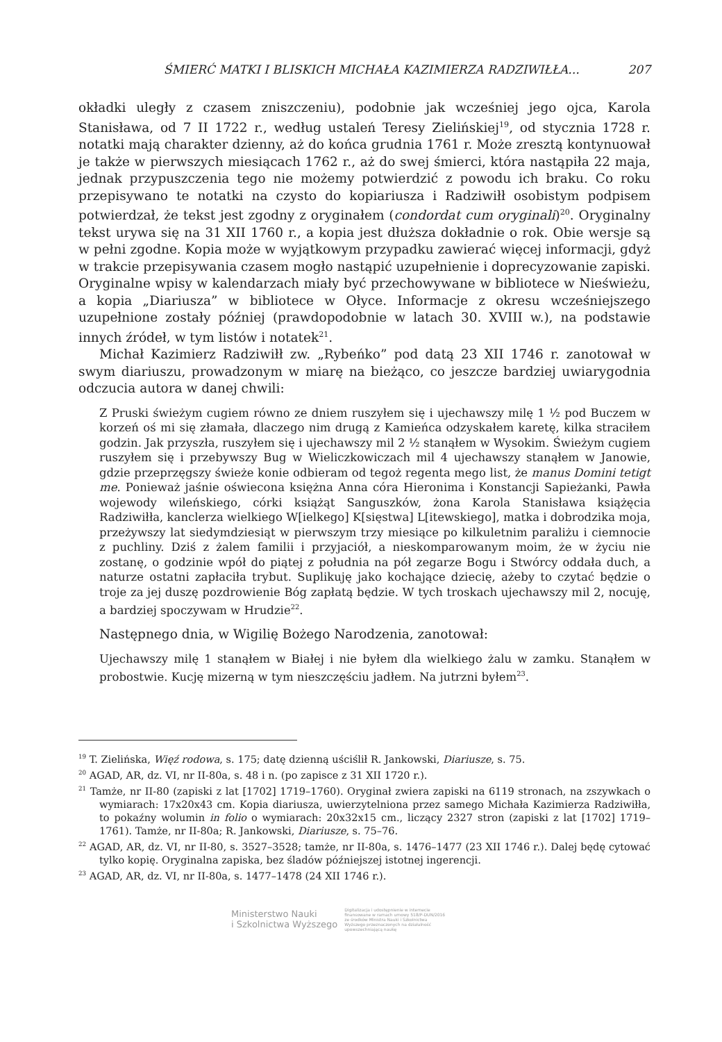ŚMIERĆ MATKI I BLISKICH MICHAŁA KAZIMIERZA RADZIWIŁŁA... 207
okładki uległy z czasem zniszczeniu), podobnie jak wcześniej jego ojca, Karola Stanisława, od 7 II 1722 r., według ustaleń Teresy Zielińskiej<sup>19</sup>, od stycznia 1728 r. notatki mają charakter dzienny, aż do końca grudnia 1761 r. Może zresztą kontynuował je także w pierwszych miesiącach 1762 r., aż do swej śmierci, która nastąpiła 22 maja, jednak przypuszczenia tego nie możemy potwierdzić z powodu ich braku. Co roku przepisywano te notatki na czysto do kopiariusza i Radziwiłł osobistym podpisem potwierdzał, że tekst jest zgodny z oryginałem (condordat cum oryginali)<sup>20</sup>. Oryginalny tekst urywa się na 31 XII 1760 r., a kopia jest dłuższa dokładnie o rok. Obie wersje są w pełni zgodne. Kopia może w wyjątkowym przypadku zawierać więcej informacji, gdyż w trakcie przepisywania czasem mogło nastąpić uzupełnienie i doprecyzowanie zapiski. Oryginalne wpisy w kalendarzach miały być przechowywane w bibliotece w Nieświeżu, a kopia „Diariusza” w bibliotece w Ołyce. Informacje z okresu wcześniejszego uzupełnione zostały później (prawdopodobnie w latach 30. XVIII w.), na podstawie innych źródeł, w tym listów i notatek<sup>21</sup>.
Michał Kazimierz Radziwiłł zw. „Rybeńko” pod datą 23 XII 1746 r. zanotował w swym diariuszu, prowadzonym w miarę na bieżąco, co jeszcze bardziej uwiarygodnia odczucia autora w danej chwili:
Z Pruski świeżym cugiem równo ze dniem ruszyłem się i ujechawszy milę 1 ½ pod Buczem w korzeń oś mi się złamała, dlaczego nim drugą z Kamieńca odzyskałem karetę, kilka straciłem godzin. Jak przyszła, ruszyłem się i ujechawszy mil 2 ½ stanąłem w Wysokim. Świeżym cugiem ruszyłem się i przebywszy Bug w Wieliczkowiczach mil 4 ujechawszy stanąłem w Janowie, gdzie przeprzęgszy świeże konie odbieram od tegoż regenta mego list, że manus Domini tetigt me. Ponieważ jaśnie oświecona księżna Anna córa Hieronima i Konstancji Sapieżanki, Pawła wojewody wileńskiego, córki książąt Sanguszków, żona Karola Stanisława książęcia Radziwiłła, kanclerza wielkiego W[ielkego] K[sięstwa] L[itewskiego], matka i dobrodzika moja, przeżywszy lat siedymdziesiąt w pierwszym trzy miesiące po kilkuletnim paraliżu i ciemnocie z puchliny. Dziś z żalem familii i przyjaciół, a nieskomparowanym moim, że w życiu nie zostanę, o godzinie wpół do piątej z południa na pół zegarze Bogu i Stwórcy oddała duch, a naturze ostatni zapłaciła trybut. Suplikuję jako kochające dziecię, ażeby to czytać będzie o troje za jej duszę pozdrowienie Bóg zapłatą będzie. W tych troskach ujechawszy mil 2, nocuję, a bardziej spoczywam w Hrudzie<sup>22</sup>.
Następnego dnia, w Wigilię Bożego Narodzenia, zanotował:
Ujechawszy milę 1 stanąłem w Białej i nie byłem dla wielkiego żalu w zamku. Stanąłem w probostwie. Kucję mizerną w tym nieszczęściu jadłem. Na jutrzni byłem<sup>23</sup>.
<sup>19</sup> T. Zielińska, Więź rodowa, s. 175; datę dzienną uściślił R. Jankowski, Diariusze, s. 75.
<sup>20</sup> AGAD, AR, dz. VI, nr II-80a, s. 48 i n. (po zapisce z 31 XII 1720 r.).
<sup>21</sup> Tamże, nr II-80 (zapiski z lat [1702] 1719–1760). Oryginał zwiera zapiski na 6119 stronach, na zszywkach o wymiarach: 17x20x43 cm. Kopia diariusza, uwierzytelniona przez samego Michała Kazimierza Radziwiłła, to pokaźny wolumin in folio o wymiarach: 20x32x15 cm., liczący 2327 stron (zapiski z lat [1702] 1719–1761). Tamże, nr II-80a; R. Jankowski, Diariusze, s. 75–76.
<sup>22</sup> AGAD, AR, dz. VI, nr II-80, s. 3527–3528; tamże, nr II-80a, s. 1476–1477 (23 XII 1746 r.). Dalej będę cytować tylko kopię. Oryginalna zapiska, bez śladów późniejszej istotnej ingerencji.
<sup>23</sup> AGAD, AR, dz. VI, nr II-80a, s. 1477–1478 (24 XII 1746 r.).
Ministerstwo Nauki
i Szkolnictwa Wyższego Digitalizacja i udostępnienie w internecie finansowane w ramach umowy 518/P-DUN/2016 ze środków Ministra Nauki i Szkolnictwa Wyższego przeznaczonych na działalność upowszechniającą naukę